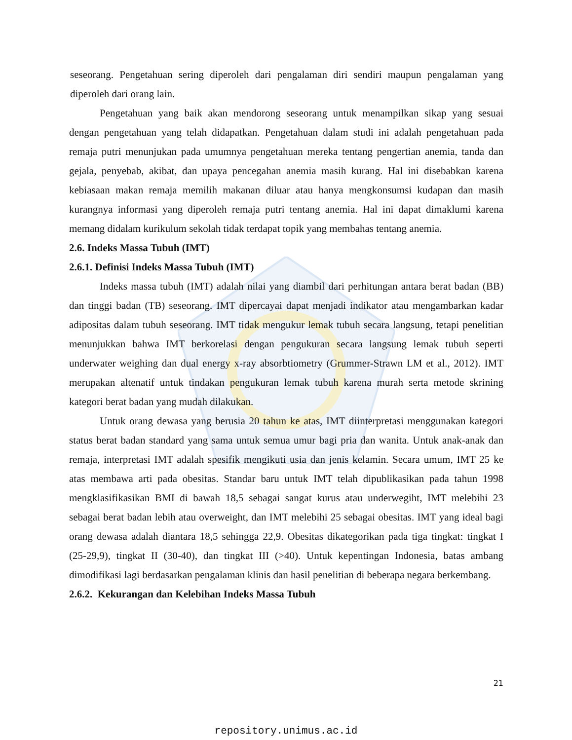seseorang. Pengetahuan sering diperoleh dari pengalaman diri sendiri maupun pengalaman yang diperoleh dari orang lain.
Pengetahuan yang baik akan mendorong seseorang untuk menampilkan sikap yang sesuai dengan pengetahuan yang telah didapatkan. Pengetahuan dalam studi ini adalah pengetahuan pada remaja putri menunjukan pada umumnya pengetahuan mereka tentang pengertian anemia, tanda dan gejala, penyebab, akibat, dan upaya pencegahan anemia masih kurang. Hal ini disebabkan karena kebiasaan makan remaja memilih makanan diluar atau hanya mengkonsumsi kudapan dan masih kurangnya informasi yang diperoleh remaja putri tentang anemia. Hal ini dapat dimaklumi karena memang didalam kurikulum sekolah tidak terdapat topik yang membahas tentang anemia.
2.6. Indeks Massa Tubuh (IMT)
2.6.1. Definisi Indeks Massa Tubuh (IMT)
Indeks massa tubuh (IMT) adalah nilai yang diambil dari perhitungan antara berat badan (BB) dan tinggi badan (TB) seseorang. IMT dipercayai dapat menjadi indikator atau mengambarkan kadar adipositas dalam tubuh seseorang. IMT tidak mengukur lemak tubuh secara langsung, tetapi penelitian menunjukkan bahwa IMT berkorelasi dengan pengukuran secara langsung lemak tubuh seperti underwater weighing dan dual energy x-ray absorbtiometry (Grummer-Strawn LM et al., 2012). IMT merupakan altenatif untuk tindakan pengukuran lemak tubuh karena murah serta metode skrining kategori berat badan yang mudah dilakukan.
Untuk orang dewasa yang berusia 20 tahun ke atas, IMT diinterpretasi menggunakan kategori status berat badan standard yang sama untuk semua umur bagi pria dan wanita. Untuk anak-anak dan remaja, interpretasi IMT adalah spesifik mengikuti usia dan jenis kelamin. Secara umum, IMT 25 ke atas membawa arti pada obesitas. Standar baru untuk IMT telah dipublikasikan pada tahun 1998 mengklasifikasikan BMI di bawah 18,5 sebagai sangat kurus atau underwegiht, IMT melebihi 23 sebagai berat badan lebih atau overweight, dan IMT melebihi 25 sebagai obesitas. IMT yang ideal bagi orang dewasa adalah diantara 18,5 sehingga 22,9. Obesitas dikategorikan pada tiga tingkat: tingkat I (25-29,9), tingkat II (30-40), dan tingkat III (>40). Untuk kepentingan Indonesia, batas ambang dimodifikasi lagi berdasarkan pengalaman klinis dan hasil penelitian di beberapa negara berkembang.
2.6.2. Kekurangan dan Kelebihan Indeks Massa Tubuh
21
repository.unimus.ac.id